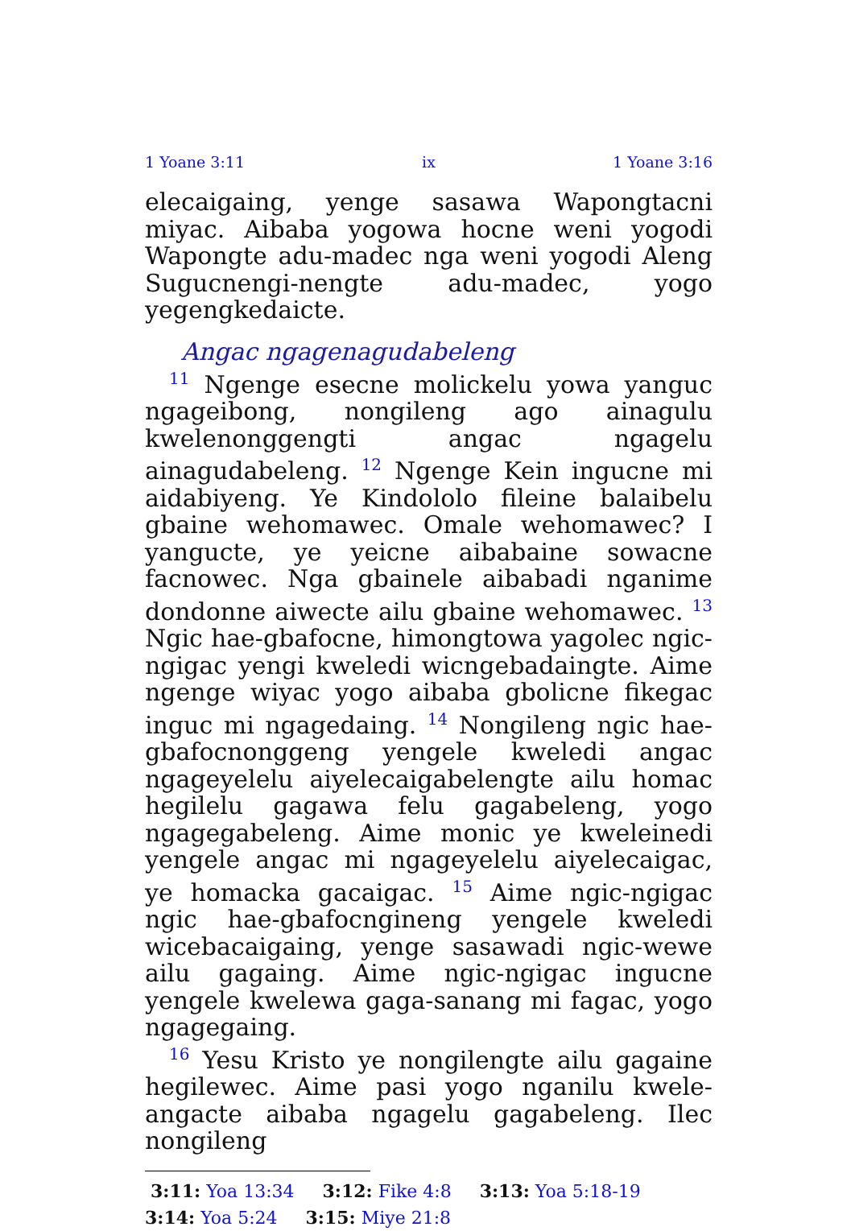1 Yoane 3:11 ix 1 Yoane 3:16
elecaigaing, yenge sasawa Wapongtacni miyac. Aibaba yogowa hocne weni yogodi Wapongte adu-madec nga weni yogodi Aleng Sugucnengi-nengte adu-madec, yogo yegengkedaicte.
Angac ngagenagudabeleng
<sup>11</sup> Ngenge esecne molickelu yowa yanguc ngageibong, nongileng ago ainagulu kwelenonggengti angac ngagelu ainagudabeleng. <sup>12</sup> Ngenge Kein ingucne mi aidabiyeng. Ye Kindololo fileine balaibelu gbaine wehomawec. Omale wehomawec? I yangucte, ye yeicne aibabaine sowacne facnowec. Nga gbainele aibabadi nganime dondonne aiwecte ailu gbaine wehomawec. <sup>13</sup> Ngic hae-gbafocne, himongtowa yagolec ngic-ngigac yengi kweledi wicngebadaingte. Aime ngenge wiyac yogo aibaba gbolicne fikegac inguc mi ngagedaing. <sup>14</sup> Nongileng ngic hae-gbafocnonggeng yengele kweledi angac ngageyelelu aiyelecaigabelengte ailu homac hegilelu gagawa felu gagabeleng, yogo ngagegabeleng. Aime monic ye kweleinedi yengele angac mi ngageyelelu aiyelecaigac, ye homacka gacaigac. <sup>15</sup> Aime ngic-ngigac ngic hae-gbafocngineng yengele kweledi wicebacaigaing, yenge sasawadi ngic-wewe ailu gagaing. Aime ngic-ngigac ingucne yengele kwelewa gaga-sanang mi fagac, yogo ngagegaing.
<sup>16</sup> Yesu Kristo ye nongilengte ailu gagaine hegilewec. Aime pasi yogo nganilu kwele-angacte aibaba ngagelu gagabeleng. Ilec nongileng
3:11: Yoa 13:34 3:12: Fike 4:8 3:13: Yoa 5:18-19 3:14: Yoa 5:24 3:15: Miye 21:8